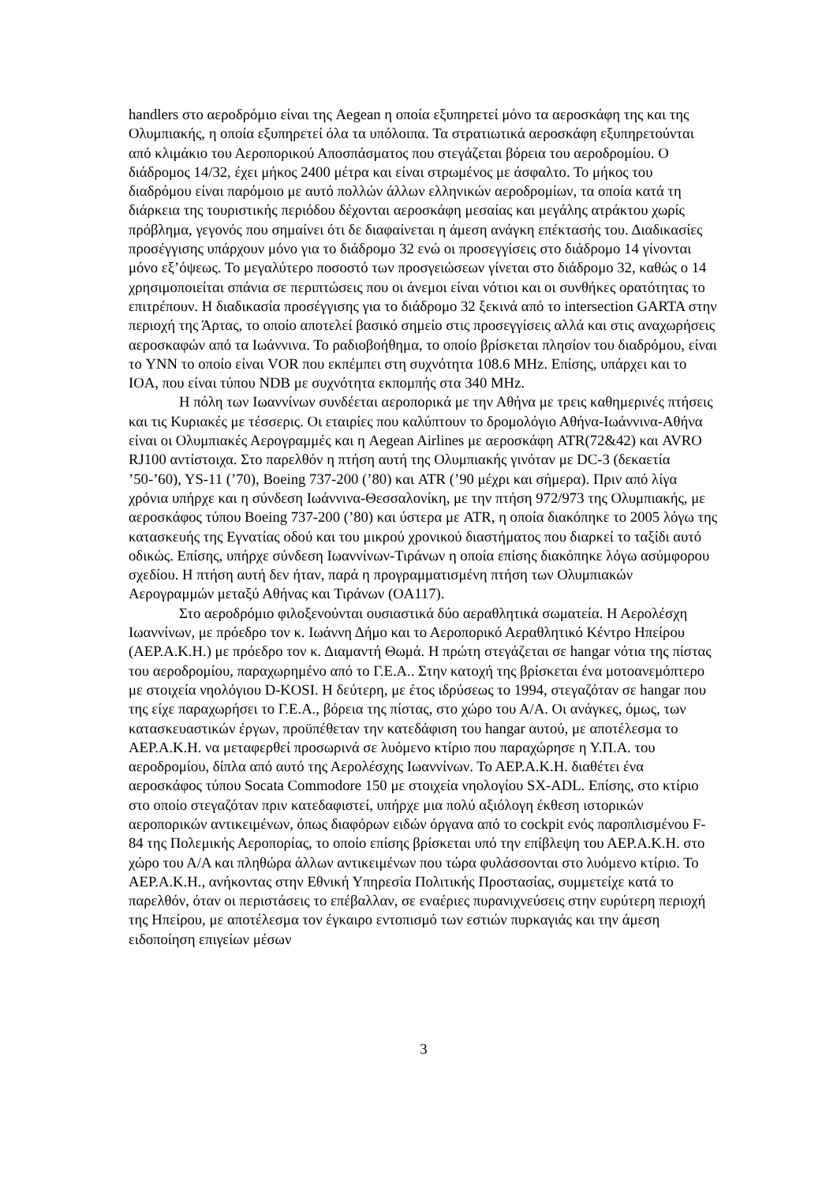handlers στο αεροδρόμιο είναι της Aegean η οποία εξυπηρετεί μόνο τα αεροσκάφη της και της Ολυμπιακής, η οποία εξυπηρετεί όλα τα υπόλοιπα. Τα στρατιωτικά αεροσκάφη εξυπηρετούνται από κλιμάκιο του Αεροπορικού Αποσπάσματος που στεγάζεται βόρεια του αεροδρομίου. Ο διάδρομος 14/32, έχει μήκος 2400 μέτρα και είναι στρωμένος με άσφαλτο. Το μήκος του διαδρόμου είναι παρόμοιο με αυτό πολλών άλλων ελληνικών αεροδρομίων, τα οποία κατά τη διάρκεια της τουριστικής περιόδου δέχονται αεροσκάφη μεσαίας και μεγάλης ατράκτου χωρίς πρόβλημα, γεγονός που σημαίνει ότι δε διαφαίνεται η άμεση ανάγκη επέκτασής του. Διαδικασίες προσέγγισης υπάρχουν μόνο για το διάδρομο 32 ενώ οι προσεγγίσεις στο διάδρομο 14 γίνονται μόνο εξ’όψεως. Το μεγαλύτερο ποσοστό των προσγειώσεων γίνεται στο διάδρομο 32, καθώς ο 14 χρησιμοποιείται σπάνια σε περιπτώσεις που οι άνεμοι είναι νότιοι και οι συνθήκες ορατότητας το επιτρέπουν. Η διαδικασία προσέγγισης για το διάδρομο 32 ξεκινά από το intersection GARTA στην περιοχή της Άρτας, το οποίο αποτελεί βασικό σημείο στις προσεγγίσεις αλλά και στις αναχωρήσεις αεροσκαφών από τα Ιωάννινα. Το ραδιοβοήθημα, το οποίο βρίσκεται πλησίον του διαδρόμου, είναι το YNN το οποίο είναι VOR που εκπέμπει στη συχνότητα 108.6 MHz. Επίσης, υπάρχει και το IOA, που είναι τύπου NDB με συχνότητα εκπομπής στα 340 MHz.
Η πόλη των Ιωαννίνων συνδέεται αεροπορικά με την Αθήνα με τρεις καθημερινές πτήσεις και τις Κυριακές με τέσσερις. Οι εταιρίες που καλύπτουν το δρομολόγιο Αθήνα-Ιωάννινα-Αθήνα είναι οι Ολυμπιακές Αερογραμμές και η Aegean Airlines με αεροσκάφη ATR(72&42) και AVRO RJ100 αντίστοιχα. Στο παρελθόν η πτήση αυτή της Ολυμπιακής γινόταν με DC-3 (δεκαετία ’50-’60), YS-11 (’70), Boeing 737-200 (’80) και ATR (’90 μέχρι και σήμερα). Πριν από λίγα χρόνια υπήρχε και η σύνδεση Ιωάννινα-Θεσσαλονίκη, με την πτήση 972/973 της Ολυμπιακής, με αεροσκάφος τύπου Boeing 737-200 (’80) και ύστερα με ATR, η οποία διακόπηκε το 2005 λόγω της κατασκευής της Εγνατίας οδού και του μικρού χρονικού διαστήματος που διαρκεί το ταξίδι αυτό οδικώς. Επίσης, υπήρχε σύνδεση Ιωαννίνων-Τιράνων η οποία επίσης διακόπηκε λόγω ασύμφορου σχεδίου. Η πτήση αυτή δεν ήταν, παρά η προγραμματισμένη πτήση των Ολυμπιακών Αερογραμμών μεταξύ Αθήνας και Τιράνων (OA117).
Στο αεροδρόμιο φιλοξενούνται ουσιαστικά δύο αεραθλητικά σωματεία. Η Αερολέσχη Ιωαννίνων, με πρόεδρο τον κ. Ιωάννη Δήμο και το Αεροπορικό Αεραθλητικό Κέντρο Ηπείρου (ΑΕΡ.Α.Κ.Η.) με πρόεδρο τον κ. Διαμαντή Θωμά. Η πρώτη στεγάζεται σε hangar νότια της πίστας του αεροδρομίου, παραχωρημένο από το Γ.Ε.Α.. Στην κατοχή της βρίσκεται ένα μοτοανεμόπτερο με στοιχεία νηολόγιου D-KOSI. Η δεύτερη, με έτος ιδρύσεως το 1994, στεγαζόταν σε hangar που της είχε παραχωρήσει το Γ.Ε.Α., βόρεια της πίστας, στο χώρο του Α/Α. Οι ανάγκες, όμως, των κατασκευαστικών έργων, προϋπέθεταν την κατεδάφιση του hangar αυτού, με αποτέλεσμα το ΑΕΡ.Α.Κ.Η. να μεταφερθεί προσωρινά σε λυόμενο κτίριο που παραχώρησε η Υ.Π.Α. του αεροδρομίου, δίπλα από αυτό της Αερολέσχης Ιωαννίνων. Το ΑΕΡ.Α.Κ.Η. διαθέτει ένα αεροσκάφος τύπου Socata Commodore 150 με στοιχεία νηολογίου SX-ADL. Επίσης, στο κτίριο στο οποίο στεγαζόταν πριν κατεδαφιστεί, υπήρχε μια πολύ αξιόλογη έκθεση ιστορικών αεροπορικών αντικειμένων, όπως διαφόρων ειδών όργανα από το cockpit ενός παροπλισμένου F-84 της Πολεμικής Αεροπορίας, το οποίο επίσης βρίσκεται υπό την επίβλεψη του ΑΕΡ.Α.Κ.Η. στο χώρο του Α/Α και πληθώρα άλλων αντικειμένων που τώρα φυλάσσονται στο λυόμενο κτίριο. Το ΑΕΡ.Α.Κ.Η., ανήκοντας στην Εθνική Υπηρεσία Πολιτικής Προστασίας, συμμετείχε κατά το παρελθόν, όταν οι περιστάσεις το επέβαλλαν, σε εναέριες πυρανιχνεύσεις στην ευρύτερη περιοχή της Ηπείρου, με αποτέλεσμα τον έγκαιρο εντοπισμό των εστιών πυρκαγιάς και την άμεση ειδοποίηση επιγείων μέσων
3